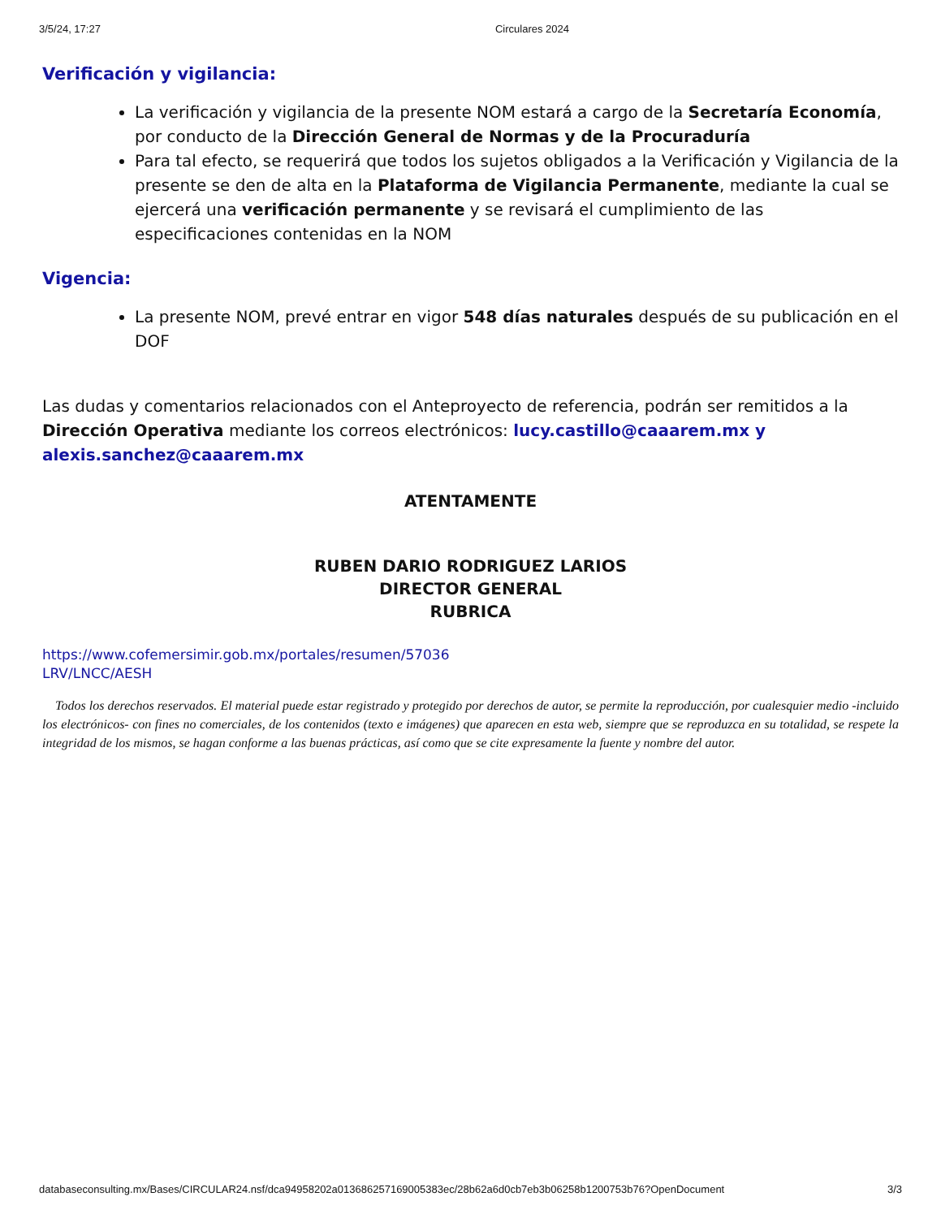3/5/24, 17:27 Circulares 2024
Verificación y vigilancia:
La verificación y vigilancia de la presente NOM estará a cargo de la Secretaría Economía, por conducto de la Dirección General de Normas y de la Procuraduría
Para tal efecto, se requerirá que todos los sujetos obligados a la Verificación y Vigilancia de la presente se den de alta en la Plataforma de Vigilancia Permanente, mediante la cual se ejercerá una verificación permanente y se revisará el cumplimiento de las especificaciones contenidas en la NOM
Vigencia:
La presente NOM, prevé entrar en vigor 548 días naturales después de su publicación en el DOF
Las dudas y comentarios relacionados con el Anteproyecto de referencia, podrán ser remitidos a la Dirección Operativa mediante los correos electrónicos: lucy.castillo@caaarem.mx y alexis.sanchez@caaarem.mx
ATENTAMENTE
RUBEN DARIO RODRIGUEZ LARIOS
DIRECTOR GENERAL
RUBRICA
https://www.cofemersimir.gob.mx/portales/resumen/57036
LRV/LNCC/AESH
Todos los derechos reservados. El material puede estar registrado y protegido por derechos de autor, se permite la reproducción, por cualesquier medio -incluido los electrónicos- con fines no comerciales, de los contenidos (texto e imágenes) que aparecen en esta web, siempre que se reproduzca en su totalidad, se respete la integridad de los mismos, se hagan conforme a las buenas prácticas, así como que se cite expresamente la fuente y nombre del autor.
databaseconsulting.mx/Bases/CIRCULAR24.nsf/dca94958202a01368625716900538​3ec/28b62a6d0cb7eb3b06258b1200753b76?OpenDocument 3/3